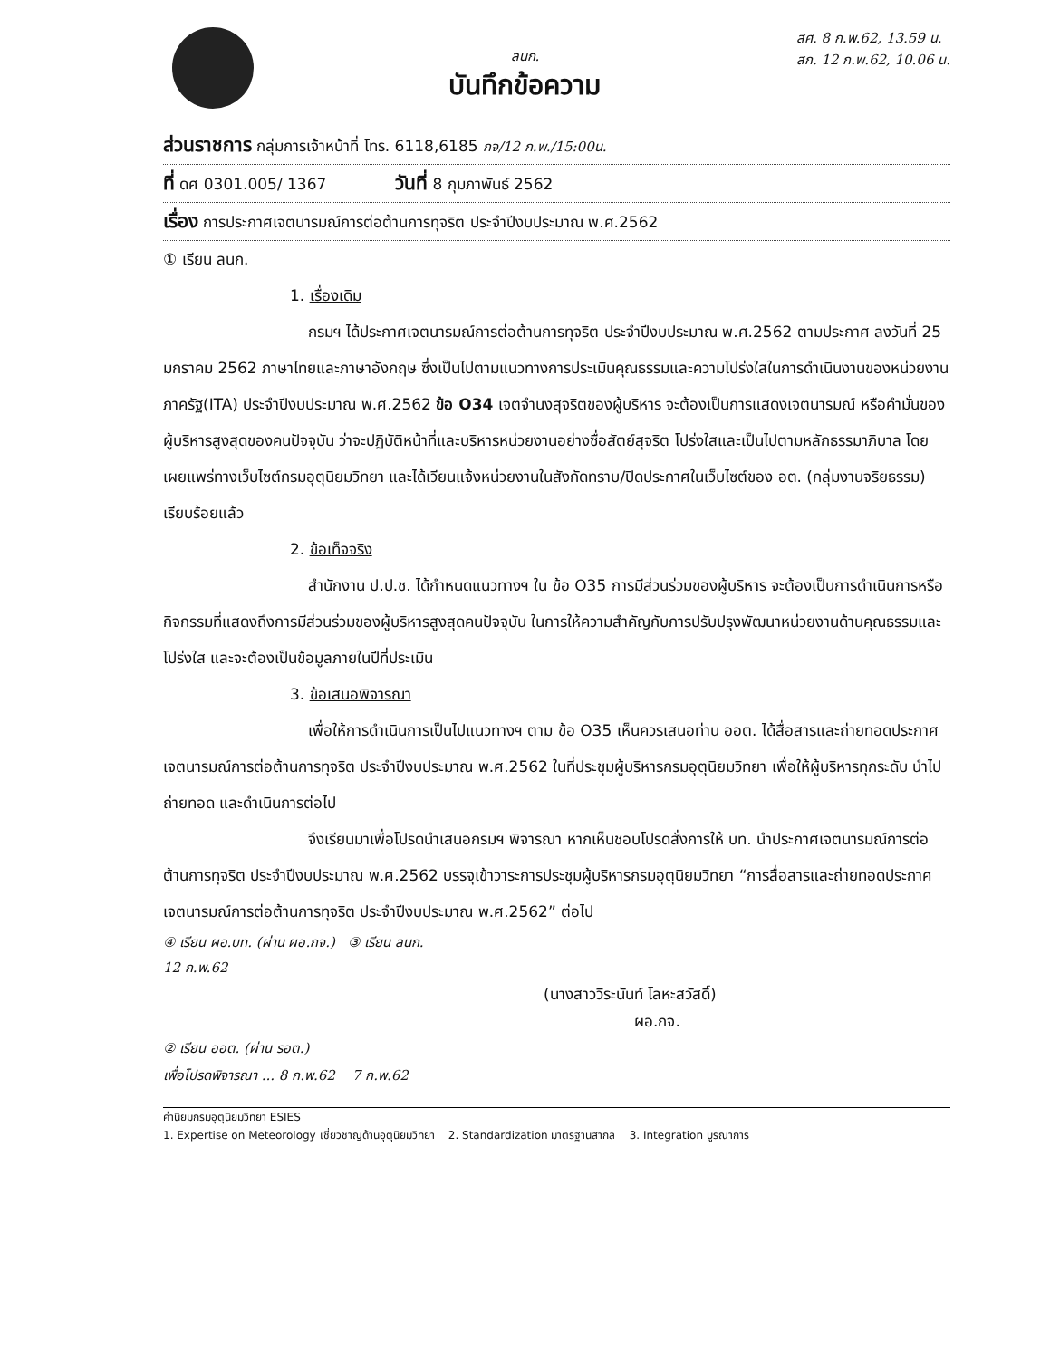ลนก.
บันทึกข้อความ
สศ. 8 ก.พ.62, 13.59 น.
สก. 12 ก.พ.62, 10.06 น.
ส่วนราชการ กลุ่มการเจ้าหน้าที่ โทร. 6118,6185 กจ/12 ก.พ./15:00น.
ที่ ดศ 0301.005/ 1367 วันที่ 8 กุมภาพันธ์ 2562
เรื่อง การประกาศเจตนารมณ์การต่อต้านการทุจริต ประจำปีงบประมาณ พ.ศ.2562
① เรียน ลนก.
1. เรื่องเดิม
กรมฯ ได้ประกาศเจตนารมณ์การต่อต้านการทุจริต ประจำปีงบประมาณ พ.ศ.2562 ตามประกาศ ลงวันที่ 25 มกราคม 2562 ภาษาไทยและภาษาอังกฤษ ซึ่งเป็นไปตามแนวทางการประเมินคุณธรรมและความโปร่งใสในการดำเนินงานของหน่วยงานภาครัฐ(ITA) ประจำปีงบประมาณ พ.ศ.2562 ข้อ O34 เจตจำนงสุจริตของผู้บริหาร จะต้องเป็นการแสดงเจตนารมณ์ หรือคำมั่นของผู้บริหารสูงสุดของคนปัจจุบัน ว่าจะปฏิบัติหน้าที่และบริหารหน่วยงานอย่างซื่อสัตย์สุจริต โปร่งใสและเป็นไปตามหลักธรรมาภิบาล โดยเผยแพร่ทางเว็บไซต์กรมอุตุนิยมวิทยา และได้เวียนแจ้งหน่วยงานในสังกัดทราบ/ปิดประกาศในเว็บไซต์ของ อต. (กลุ่มงานจริยธรรม) เรียบร้อยแล้ว
2. ข้อเท็จจริง
สำนักงาน ป.ป.ช. ได้กำหนดแนวทางฯ ใน ข้อ O35 การมีส่วนร่วมของผู้บริหาร จะต้องเป็นการดำเนินการหรือกิจกรรมที่แสดงถึงการมีส่วนร่วมของผู้บริหารสูงสุดคนปัจจุบัน ในการให้ความสำคัญกับการปรับปรุงพัฒนาหน่วยงานด้านคุณธรรมและโปร่งใส และจะต้องเป็นข้อมูลภายในปีที่ประเมิน
3. ข้อเสนอพิจารณา
เพื่อให้การดำเนินการเป็นไปแนวทางฯ ตาม ข้อ O35 เห็นควรเสนอท่าน ออต. ได้สื่อสารและถ่ายทอดประกาศเจตนารมณ์การต่อต้านการทุจริต ประจำปีงบประมาณ พ.ศ.2562 ในที่ประชุมผู้บริหารกรมอุตุนิยมวิทยา เพื่อให้ผู้บริหารทุกระดับ นำไปถ่ายทอด และดำเนินการต่อไป
จึงเรียนมาเพื่อโปรดนำเสนอกรมฯ พิจารณา หากเห็นชอบโปรดสั่งการให้ บท. นำประกาศเจตนารมณ์การต่อต้านการทุจริต ประจำปีงบประมาณ พ.ศ.2562 บรรจุเข้าวาระการประชุมผู้บริหารกรมอุตุนิยมวิทยา “การสื่อสารและถ่ายทอดประกาศเจตนารมณ์การต่อต้านการทุจริต ประจำปีงบประมาณ พ.ศ.2562” ต่อไป
④ เรียน ผอ.บท. (ผ่าน ผอ.กจ.) ③ เรียน ลนก.
12 ก.พ.62
(นางสาววิระนันท์ โลหะสวัสดิ์)
ผอ.กจ.
② เรียน ออต. (ผ่าน รอต.)
เพื่อโปรดพิจารณา ... 8 ก.พ.62 7 ก.พ.62
ค่านิยมกรมอุตุนิยมวิทยา ESIES
1. Expertise on Meteorology เชี่ยวชาญด้านอุตุนิยมวิทยา 2. Standardization มาตรฐานสากล 3. Integration บูรณาการ